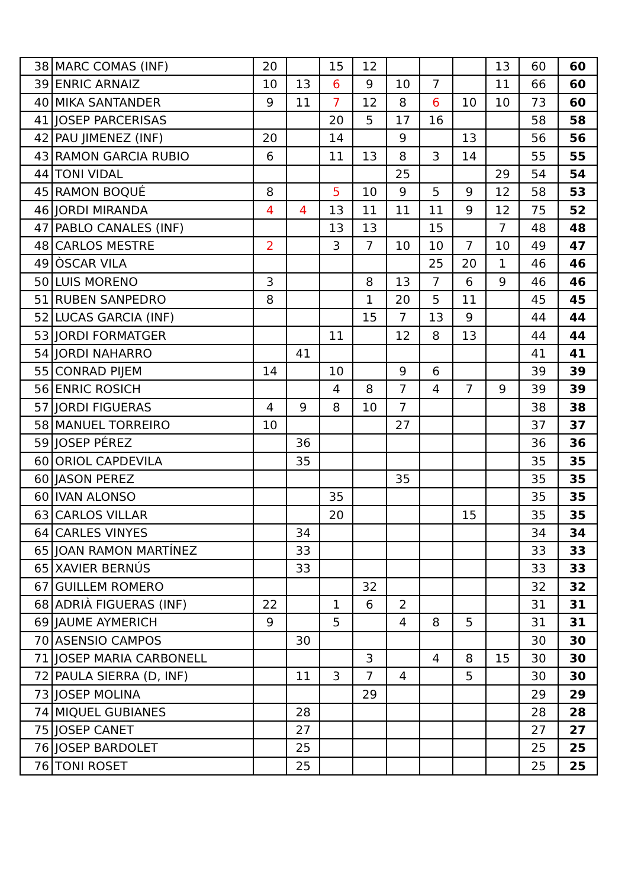| 38 | MARC COMAS (INF) | 20 | | 15 | 12 | | | | 13 | 60 | 60 |
| 39 | ENRIC ARNAIZ | 10 | 13 | 6 | 9 | 10 | 7 | | 11 | 66 | 60 |
| 40 | MIKA SANTANDER | 9 | 11 | 7 | 12 | 8 | 6 | 10 | 10 | 73 | 60 |
| 41 | JOSEP PARCERISAS | | | 20 | 5 | 17 | 16 | | | 58 | 58 |
| 42 | PAU JIMENEZ (INF) | 20 | | 14 | | 9 | | 13 | | 56 | 56 |
| 43 | RAMON GARCIA RUBIO | 6 | | 11 | 13 | 8 | 3 | 14 | | 55 | 55 |
| 44 | TONI VIDAL | | | | | 25 | | | 29 | 54 | 54 |
| 45 | RAMON BOQUÉ | 8 | | 5 | 10 | 9 | 5 | 9 | 12 | 58 | 53 |
| 46 | JORDI MIRANDA | 4 | 4 | 13 | 11 | 11 | 11 | 9 | 12 | 75 | 52 |
| 47 | PABLO CANALES (INF) | | | 13 | 13 | | 15 | | 7 | 48 | 48 |
| 48 | CARLOS MESTRE | 2 | | 3 | 7 | 10 | 10 | 7 | 10 | 49 | 47 |
| 49 | ÒSCAR VILA | | | | | | 25 | 20 | 1 | 46 | 46 |
| 50 | LUIS MORENO | 3 | | | 8 | 13 | 7 | 6 | 9 | 46 | 46 |
| 51 | RUBEN SANPEDRO | 8 | | | 1 | 20 | 5 | 11 | | 45 | 45 |
| 52 | LUCAS GARCIA (INF) | | | | 15 | 7 | 13 | 9 | | 44 | 44 |
| 53 | JORDI FORMATGER | | | 11 | | 12 | 8 | 13 | | 44 | 44 |
| 54 | JORDI NAHARRO | | 41 | | | | | | | 41 | 41 |
| 55 | CONRAD PIJEM | 14 | | 10 | | 9 | 6 | | | 39 | 39 |
| 56 | ENRIC ROSICH | | | 4 | 8 | 7 | 4 | 7 | 9 | 39 | 39 |
| 57 | JORDI FIGUERAS | 4 | 9 | 8 | 10 | 7 | | | | 38 | 38 |
| 58 | MANUEL TORREIRO | 10 | | | | 27 | | | | 37 | 37 |
| 59 | JOSEP PÉREZ | | 36 | | | | | | | 36 | 36 |
| 60 | ORIOL CAPDEVILA | | 35 | | | | | | | 35 | 35 |
| 60 | JASON PEREZ | | | | | 35 | | | | 35 | 35 |
| 60 | IVAN ALONSO | | | 35 | | | | | | 35 | 35 |
| 63 | CARLOS VILLAR | | | 20 | | | | 15 | | 35 | 35 |
| 64 | CARLES VINYES | | 34 | | | | | | | 34 | 34 |
| 65 | JOAN RAMON MARTÍNEZ | | 33 | | | | | | | 33 | 33 |
| 65 | XAVIER BERNÚS | | 33 | | | | | | | 33 | 33 |
| 67 | GUILLEM ROMERO | | | | 32 | | | | | 32 | 32 |
| 68 | ADRIÀ FIGUERAS (INF) | 22 | | 1 | 6 | 2 | | | | 31 | 31 |
| 69 | JAUME AYMERICH | 9 | | 5 | | 4 | 8 | 5 | | 31 | 31 |
| 70 | ASENSIO CAMPOS | | 30 | | | | | | | 30 | 30 |
| 71 | JOSEP MARIA CARBONELL | | | | 3 | | 4 | 8 | 15 | 30 | 30 |
| 72 | PAULA SIERRA (D, INF) | | 11 | 3 | 7 | 4 | | 5 | | 30 | 30 |
| 73 | JOSEP MOLINA | | | | 29 | | | | | 29 | 29 |
| 74 | MIQUEL GUBIANES | | 28 | | | | | | | 28 | 28 |
| 75 | JOSEP CANET | | 27 | | | | | | | 27 | 27 |
| 76 | JOSEP BARDOLET | | 25 | | | | | | | 25 | 25 |
| 76 | TONI ROSET | | 25 | | | | | | | 25 | 25 |